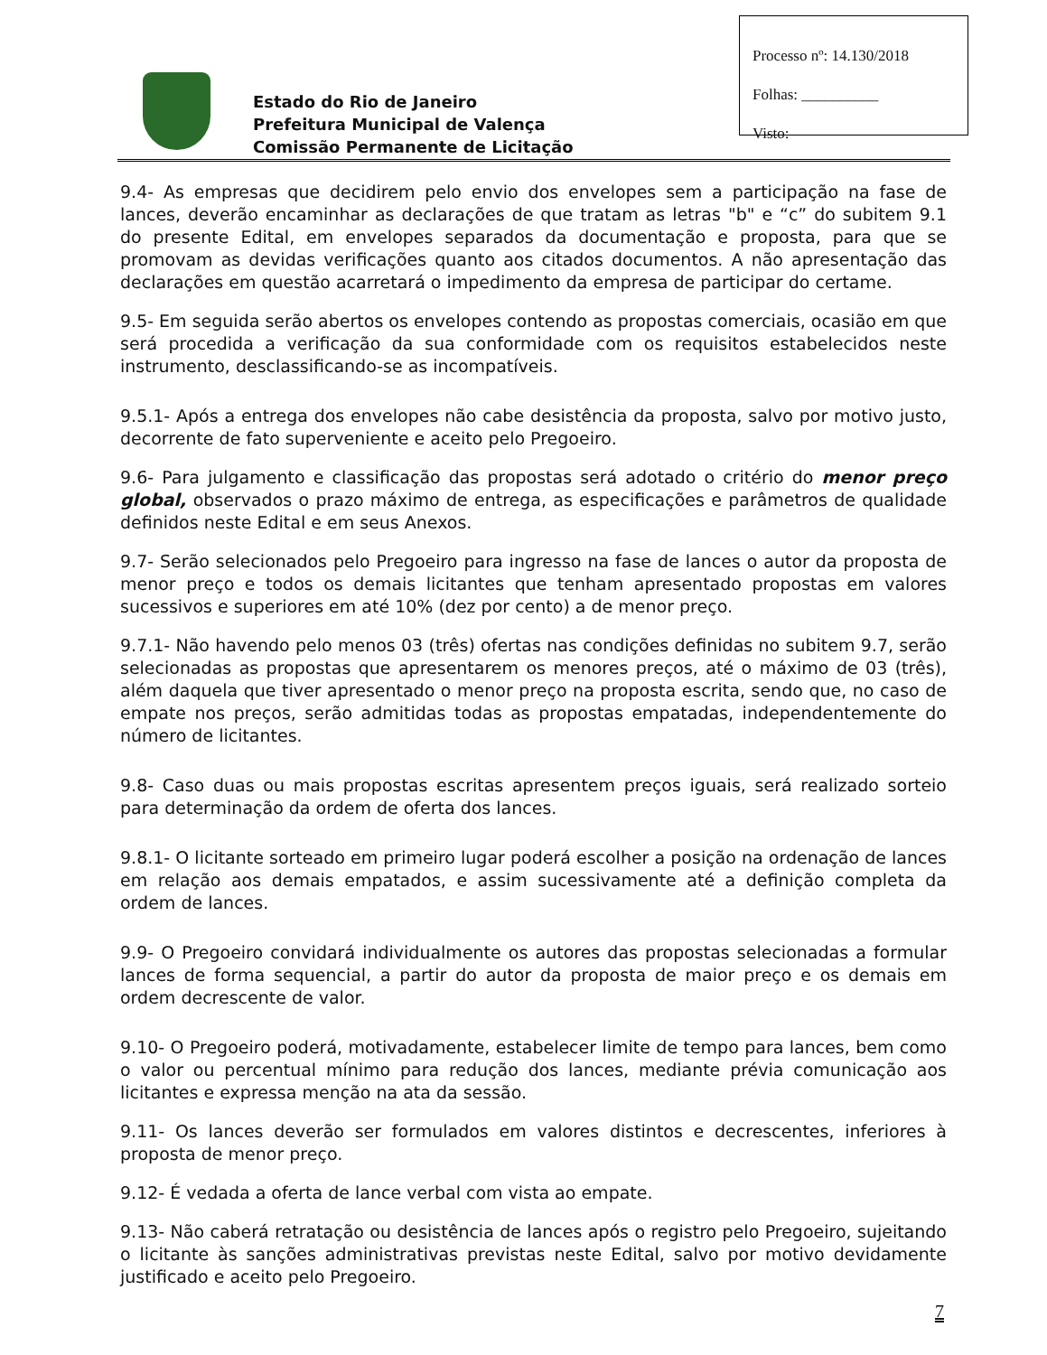Processo nº: 14.130/2018
Folhas: __________
Visto:
Estado do Rio de Janeiro
Prefeitura Municipal de Valença
Comissão Permanente de Licitação
9.4- As empresas que decidirem pelo envio dos envelopes sem a participação na fase de lances, deverão encaminhar as declarações de que tratam as letras "b" e “c” do subitem 9.1 do presente Edital, em envelopes separados da documentação e proposta, para que se promovam as devidas verificações quanto aos citados documentos. A não apresentação das declarações em questão acarretará o impedimento da empresa de participar do certame.
9.5- Em seguida serão abertos os envelopes contendo as propostas comerciais, ocasião em que será procedida a verificação da sua conformidade com os requisitos estabelecidos neste instrumento, desclassificando-se as incompatíveis.
9.5.1- Após a entrega dos envelopes não cabe desistência da proposta, salvo por motivo justo, decorrente de fato superveniente e aceito pelo Pregoeiro.
9.6- Para julgamento e classificação das propostas será adotado o critério do menor preço global, observados o prazo máximo de entrega, as especificações e parâmetros de qualidade definidos neste Edital e em seus Anexos.
9.7- Serão selecionados pelo Pregoeiro para ingresso na fase de lances o autor da proposta de menor preço e todos os demais licitantes que tenham apresentado propostas em valores sucessivos e superiores em até 10% (dez por cento) a de menor preço.
9.7.1- Não havendo pelo menos 03 (três) ofertas nas condições definidas no subitem 9.7, serão selecionadas as propostas que apresentarem os menores preços, até o máximo de 03 (três), além daquela que tiver apresentado o menor preço na proposta escrita, sendo que, no caso de empate nos preços, serão admitidas todas as propostas empatadas, independentemente do número de licitantes.
9.8- Caso duas ou mais propostas escritas apresentem preços iguais, será realizado sorteio para determinação da ordem de oferta dos lances.
9.8.1- O licitante sorteado em primeiro lugar poderá escolher a posição na ordenação de lances em relação aos demais empatados, e assim sucessivamente até a definição completa da ordem de lances.
9.9- O Pregoeiro convidará individualmente os autores das propostas selecionadas a formular lances de forma sequencial, a partir do autor da proposta de maior preço e os demais em ordem decrescente de valor.
9.10- O Pregoeiro poderá, motivadamente, estabelecer limite de tempo para lances, bem como o valor ou percentual mínimo para redução dos lances, mediante prévia comunicação aos licitantes e expressa menção na ata da sessão.
9.11- Os lances deverão ser formulados em valores distintos e decrescentes, inferiores à proposta de menor preço.
9.12- É vedada a oferta de lance verbal com vista ao empate.
9.13- Não caberá retratação ou desistência de lances após o registro pelo Pregoeiro, sujeitando o licitante às sanções administrativas previstas neste Edital, salvo por motivo devidamente justificado e aceito pelo Pregoeiro.
7